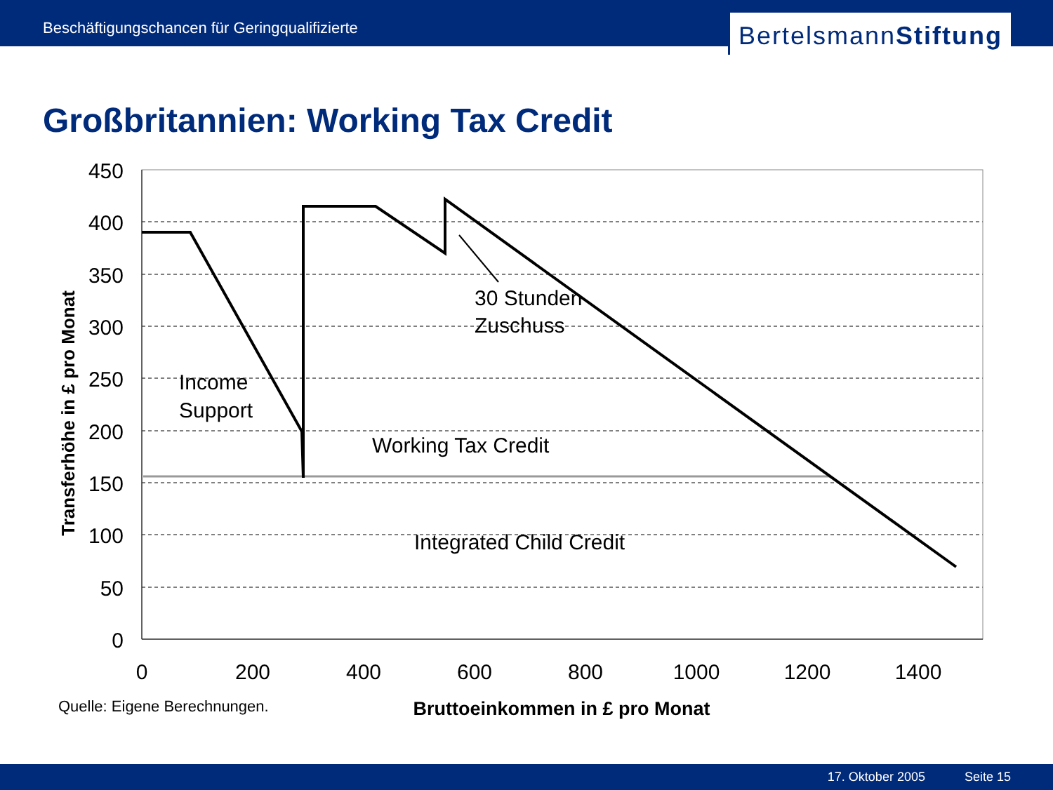Beschäftigungschancen für Geringqualifizierte
BertelsmannStiftung
Großbritannien: Working Tax Credit
450
400
350
300
250
200
150
100
50
0
0
200
400
600
800
1000
1200
1400
30 Stunden
Zuschuss
Income
Support
Working Tax Credit
Integrated Child Credit
Transferhöhe in £ pro Monat
Bruttoeinkommen in £ pro Monat
Quelle: Eigene Berechnungen.
17. Oktober 2005 Seite 15